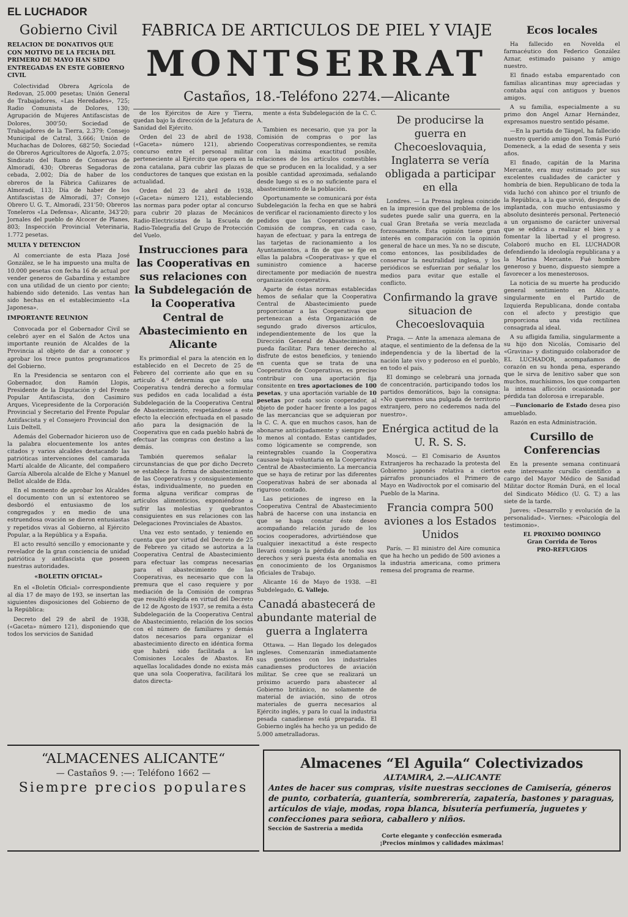EL LUCHADOR
Gobierno Civil
RELACION DE DONATIVOS QUE CON MOTIVO DE LA FECHA DEL PRIMERO DE MAYO HAN SIDO ENTREGADAS EN ESTE GOBIERNO CIVIL
Colectividad Obrera Agrícola de Redovan, 25.000 pesetas; Unión General de Trabajadores, «Las Heredades», 725; Radio Comunista de Dolores, 130; Agrupación de Mujeres Antifascistas de Dolores, 300'50; Sociedad de Trabajadores de la Tierra, 2.379; Consejo Municipal de Catral, 3.666; Unión de Muchachas de Dolores, 682'50; Sociedad de Obreros Agricultores de Algorfa, 2.075; Sindicato del Ramo de Conservas de Almoradí, 430; Obreras Segadoras de cebada, 2.002; Día de haber de los obreros de la Fábrica Cañizares de Almoradí, 113; Día de haber de los Antifascistas de Almoradí, 37; Consejo Obrero U. G. T., Almoradí, 231'50; Obreros Toneleros «La Defensa», Alicante, 343'20; Jornales del pueblo de Alcocer de Planes, 803; Inspección Provincial Veterinaria, 1.772 pesetas.
MULTA Y DETENCION
Al comerciante de esta Plaza José González, se le ha impuesto una multa de 10.000 pesetas con fecha 16 de actual por vender generos de Gabardina y estambre con una utilidad de un ciento por ciento; habiendo sido detenido. Las ventas han sido hechas en el establecimiento «La Japonesa».
IMPORTANTE REUNION
Convocada por el Gobernador Civil se celebró ayer en el Salón de Actos una importante reunión de Alcaldes de la Provincia al objeto de dar a conocer y aprobar los trece puntos programaticos del Gobierno.
En la Presidencia se sentaron con el Gobernador, don Ramón Llopis, Presidente de la Diputación y del Frente Popular Antifascista, don Casimiro Arques, Vicepresidente de la Corporación Provincial y Secretario del Frente Popular Antifascista y el Consejero Provincial don Luis Deltell.
Además del Gobernador hicieron uso de la palabra elocuentemente los antes citados y varios alcaldes destacando las patrióticas intervenciones del camarada Martí alcalde de Alicante, del compañero García Alberola alcalde de Elche y Manuel Bellot alcalde de Elda.
En el momento de aprobar los Alcaldes el documento con un sí extentoreo se desbordó el entusiasmo de los congregados y en medio de una estruendosa ovación se dieron entusiastas y repetidos vivas al Gobierno, al Ejército Popular, a la República y a España.
El acto resultó sencillo y emocionante y revelador de la gran conciencia de unidad patriótica y antifascista que poseen nuestras autoridades.
«BOLETIN OFICIAL»
En el «Boletín Oficial» correspondiente al día 17 de mayo de 193, se insertan las siguientes disposiciones del Gobierno de la República:
Decreto del 29 de abril de 1938, («Gaceta» número 121), disponiendo que todos los servicios de Sanidad
FABRICA DE ARTICULOS DE PIEL Y VIAJE
MONTSERRAT
Castaños, 18.-Teléfono 2274.—Alicante
de los Ejércitos de Aire y Tierra, quedan bajo la dirección de la Jefatura de Sanidad del Ejército.
Orden del 23 de abril de 1938, («Gaceta» número 121), abriendo concurso entre el personal militar perteneciente al Ejército que opera en la zona catalana, para cubrir las plazas de conductores de tanques que existan en la actualidad.
Orden del 23 de abril de 1938, («Gaceta» número 121), estableciendo las normas para poder optar al concurso para cubrir 20 plazas de Mecánicos Radio-Electricistas de la Escuela de Radio-Telegrafía del Grupo de Protección del Vuelo.
Instrucciones para las Cooperativas en sus relaciones con la Subdelegación de la Cooperativa Central de Abastecimiento en Alicante
Es primordial el para la atención en lo establecido en el Decreto de 25 de Febrero del corriente año que en su artículo 4.º determina que solo una Cooperativa tendrá derecho a formular sus pedidos en cada localidad a ésta Subdelegación de la Cooperativa Central de Abastecimiento, respetándose a este efecto la elección efectuada en el pasado año para la designación de la Cooperativa que en cada pueblo habrá de efectuar las compras con destino a las demás.
También queremos señalar la circunstancias de que por dicho Decreto se establece la forma de abastecimiento de las Cooperativas y consiguientemente éstas, individualmente, no pueden en forma alguna verificar compras de artículos alimenticios, exponiéndose a sufrir las molestias y quebrantos consiguientes en sus relaciones con las Delegaciones Provinciales de Abastos.
Una vez esto sentado, y teniendo en cuenta que por virtud del Decreto de 25 de Febrero ya citado se autoriza a la Cooperativa Central de Abastecimiento para efectuar las compras necesarias para el abastecimiento de las Cooperativas, es necesario que con la premura que el caso requiere y por mediación de la Comisión de compras que resultó elegida en virtud del Decreto de 12 de Agosto de 1937, se remita a ésta Subdelegación de la Cooperativa Central de Abastecimiento, relación de los socios con el número de familiares y demás datos necesarios para organizar el abastecimiento directo en idéntica forma que habrá sido facilitada a las Comisiones Locales de Abastos. En aquellas localidades donde no exista más que una sola Cooperativa, facilitará los datos directa-
mente a ésta Subdelegación de la C. C. A.
Tambien es necesario, que ya por la Comisión de compras o por las Cooperativas correspondientes, se remita con la máxima exactitud posible, relaciones de los artículos comestibles que se producen en la localidad, y a ser posible cantidad aproximada, señalando desde luego si es o no suficiente para el abastecimiento de la población.
Oportunamente se comunicará por ésta Subdelegación la fecha en que se habrá de verificar el racionamiento directo y los pedidos que las Cooperativas o la Comisión de compras, en cada caso, hayan de efectuar, y para la entrega de las tarjetas de racionamiento a los Ayuntamientos, a fin de que se fije en ellas la palabra «Cooperativas» y que el suministro comience a hacerse directamente por mediación de nuestra organización cooperativa.
Aparte de éstas normas establecidas hemos de señalar que la Cooperativa Central de Abastecimiento puede proporcionar a las Cooperativas que pertenezcan a ésta Organización de segundo grado diversos artículos, independientemente de los que la Dirección General de Abastecimientos, pueda facilitar. Para tener derecho al disfrute de estos beneficios, y teniendo en cuenta que se trata de una Cooperativa de Cooperativas, es preciso contribuir con una aportación fija consitente en tres aportaciones de 100 pesetas, y una aportación variable de 10 pesetas por cada socio cooperador, al objeto de poder hacer frente a los pagos de las mercancias que se adquieran por la C. C. A. que en muchos casos, han de abonarse anticipadamente y siempre por lo menos al contado. Estas cantidades, como lógicamente se comprende, son reintegrables cuando la Cooperativa causase baja voluntaria en la Cooperativa Central de Abastecimiento. La mercancia que se haya de retirar por las diferentes Cooperativas habrá de ser abonada al riguroso contado.
Las peticiones de ingreso en la Cooperativa Central de Abastecimiento habrá de hacerse con una instancia en que se haga constar éste deseo acompañando relación jurado de los socios cooperadores, advirtiéndose que cualquier inexactitud a éste respecto llevará consigo la pérdida de todos sus derechos y será puesta ésta anomalia en en conocimiento de los Organismos Oficiales de Trabajo.
Alicante 16 de Mayo de 1938. —El Subdelegado, G. Vallejo.
Canadá abastecerá de abundante material de guerra a Inglaterra
Ottawa. — Han llegado los delegados ingleses. Comenzarán inmediatamente sus gestiones con los industriales canadienses productores de aviación militar. Se cree que se realizará un próximo acuerdo para abastecer al Gobierno británico, no solamente de material de aviación, sino de otros materiales de guerra necesarios al Ejército inglés, y para lo cual la industria pesada canadiense está preparada. El Gobierno inglés ha hecho ya un pedido de 5.000 ametralladoras.
De producirse la guerra en Checoeslovaquia, Inglaterra se vería obligada a participar en ella
Londres. — La Prensa inglesa coincide en la impresión que del problema de los sudetes puede salir una guerra, en la cual Gran Bretaña se vería mezclada forzosamente. Esta opinión tiene gran interés en comparación con la opinión general de hace un mes. Ya no se discute, como entonces, las posibilidades de conservar la neutralidad inglesa, y los periódicos se esfuerzan por señalar los medios para evitar que estalle el conflicto.
Confirmando la grave situacion de Checoeslovaquia
Praga. — Ante la amenaza alemana de ataque, el sentimiento de la defensa de la independencia y de la libertad de la nación late vivo y poderoso en el pueblo, en todo el país.
El domingo se celebrará una jornada de concentración, participando todos los partidos demoráticos, bajo la consigna: «No queremos una pulgada de territorio extranjero, pero no cederemos nada del nuestro».
Enérgica actitud de la U. R. S. S.
Moscú. — El Comisario de Asuntos Extranjeros ha rechazado la protesta del Gobierno japonés relativa a ciertos párrafos pronunciados el Primero de Mayo en Wadivoctok por el comisario del Pueblo de la Marina.
Francia compra 500 aviones a los Estados Unidos
París. — El ministro del Aire comunica que ha hecho un pedido de 500 aviones a la industria americana, como primera remesa del programa de rearme.
Ecos locales
Ha fallecido en Novelda el farmacéutico don Federico González Aznar, estimado paisano y amigo nuestro.
El finado estaba emparentado con familias alicantinas muy apreciadas y contaba aquí con antiguos y buenos amigos.
A su familia, especialmente a su primo don Angel Aznar Hernández, expresamos nuestro sentido pésame.
—En la partida de Tángel, ha fallecido nuestro querido amigo don Tomás Furió Domeneck, a la edad de sesenta y seis años.
El finado, capitán de la Marina Mercante, era muy estimado por sus excelentes cualidades de carácter y hombría de bien. Republicano de toda la vida luchó con ahinco por el triunfo de la República, a la que sirvió, después de implantada, con mucho entusiasmo y absoluto desinterés personal. Perteneció a un organismo de carácter universal que se eddica a realizar el bien y a fomentar la libertad y el progreso. Colaboró mucho en EL LUCHADOR defendiendo la ideología republicana y a la Marina Mercante. Fué hombre generoso y bueno, dispuesto siempre a favorecer a los menesterosos.
La noticia de su muerte ha producido general sentimiento en Alicante, singularmente en el Partido de Izquierda Republicana, donde contaba con el afecto y prestigio que proporciona una vida rectilínea consagrada al ideal.
A su afligida familia, singularmente a su hijo don Nicolás, Comisario del «Gravina» y distinguido colaborador de EL LUCHADOR, acompañamos de corazón en su honda pena, esperando que le sirva de lenitivo saber que son muchos, muchísimos, los que comparten la intensa aflicción ocasionada por pérdida tan dolorosa e irreparable.
—Funcionario de Estado desea piso amueblado.
Razón en esta Administración.
Cursillo de Conferencias
En la presente semana continuará este interesante cursillo científico a cargo del Mayor Médico de Sanidad Militar doctor Román Durá, en el local del Sindicato Médico (U. G. T.) a las siete de la tarde.
Jueves: «Desarrollo y evolución de la personalidad». Viernes: «Psicología del testimonio».
EL PROXIMO DOMINGO
Gran Corrida de Toros
PRO-REFUGIOS
“ALMACENES ALICANTE“
— Castaños 9. :—: Teléfono 1662 —
Siempre precios populares
Almacenes “El Aguila“ Colectivizados
ALTAMIRA, 2.—ALICANTE
Antes de hacer sus compras, visite nuestras secciones de Camisería, géneros de punto, corbatería, guantería, sombrerería, zapatería, bastones y paraguas, artículos de viaje, modas, ropa blanca, bisutería perfumería, juguetes y confecciones para señora, caballero y niños.
Sección de Sastrería a medida
Corte elegante y confección esmerada
¡Precios mínimos y calidades máximas!